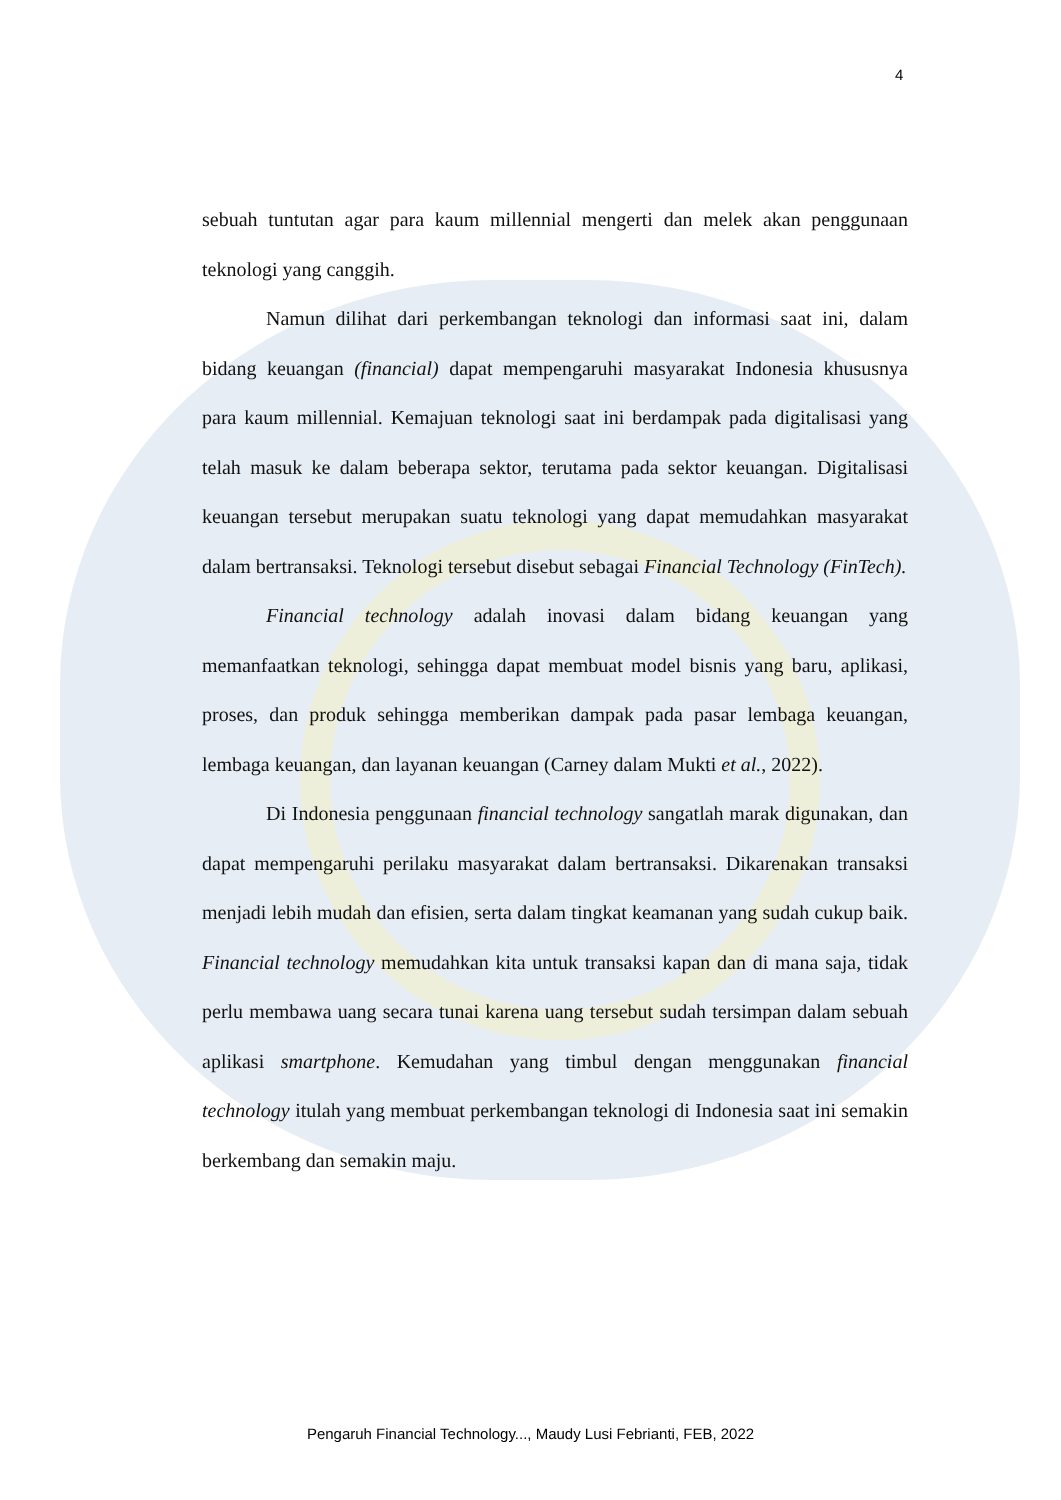4
sebuah tuntutan agar para kaum millennial mengerti dan melek akan penggunaan teknologi yang canggih.
Namun dilihat dari perkembangan teknologi dan informasi saat ini, dalam bidang keuangan (financial) dapat mempengaruhi masyarakat Indonesia khususnya para kaum millennial. Kemajuan teknologi saat ini berdampak pada digitalisasi yang telah masuk ke dalam beberapa sektor, terutama pada sektor keuangan. Digitalisasi keuangan tersebut merupakan suatu teknologi yang dapat memudahkan masyarakat dalam bertransaksi. Teknologi tersebut disebut sebagai Financial Technology (FinTech).
Financial technology adalah inovasi dalam bidang keuangan yang memanfaatkan teknologi, sehingga dapat membuat model bisnis yang baru, aplikasi, proses, dan produk sehingga memberikan dampak pada pasar lembaga keuangan, lembaga keuangan, dan layanan keuangan (Carney dalam Mukti et al., 2022).
Di Indonesia penggunaan financial technology sangatlah marak digunakan, dan dapat mempengaruhi perilaku masyarakat dalam bertransaksi. Dikarenakan transaksi menjadi lebih mudah dan efisien, serta dalam tingkat keamanan yang sudah cukup baik. Financial technology memudahkan kita untuk transaksi kapan dan di mana saja, tidak perlu membawa uang secara tunai karena uang tersebut sudah tersimpan dalam sebuah aplikasi smartphone. Kemudahan yang timbul dengan menggunakan financial technology itulah yang membuat perkembangan teknologi di Indonesia saat ini semakin berkembang dan semakin maju.
Pengaruh Financial Technology..., Maudy Lusi Febrianti, FEB, 2022